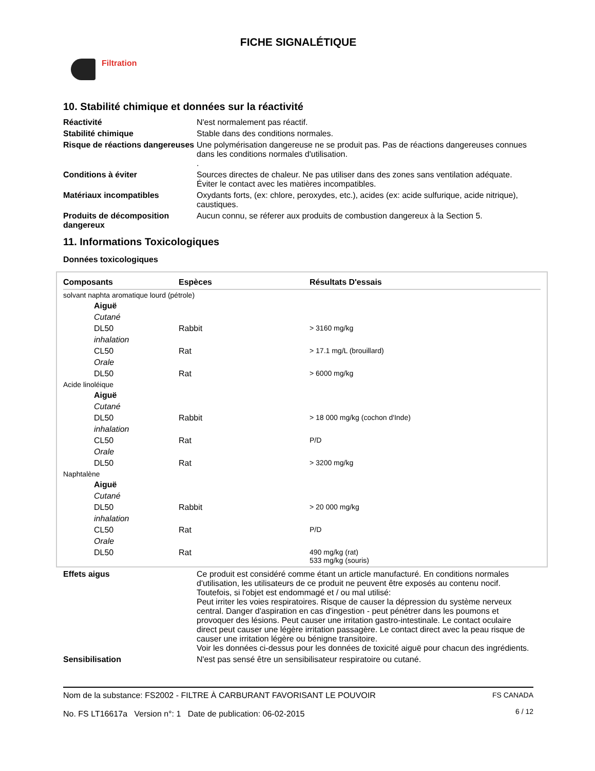FICHE SIGNALÉTIQUE
Filtration
10. Stabilité chimique et données sur la réactivité
Réactivité
N'est normalement pas réactif.
Stabilité chimique
Stable dans des conditions normales.
Risque de réactions dangereuses
Une polymérisation dangereuse ne se produit pas. Pas de réactions dangereuses connues dans les conditions normales d'utilisation.
.
Conditions à éviter
Sources directes de chaleur. Ne pas utiliser dans des zones sans ventilation adéquate. Éviter le contact avec les matières incompatibles.
Matériaux incompatibles
Oxydants forts, (ex: chlore, peroxydes, etc.), acides (ex: acide sulfurique, acide nitrique), caustiques.
Produits de décomposition dangereux
Aucun connu, se réferer aux produits de combustion dangereux à la Section 5.
11. Informations Toxicologiques
Données toxicologiques
| Composants | Espèces | Résultats D'essais |
| --- | --- | --- |
| solvant naphta aromatique lourd (pétrole) | | |
| Aiguë | | |
| Cutané | | |
| DL50 | Rabbit | > 3160 mg/kg |
| inhalation | | |
| CL50 | Rat | > 17.1 mg/L (brouillard) |
| Orale | | |
| DL50 | Rat | > 6000 mg/kg |
| Acide linoléique | | |
| Aiguë | | |
| Cutané | | |
| DL50 | Rabbit | > 18 000 mg/kg (cochon d'Inde) |
| inhalation | | |
| CL50 | Rat | P/D |
| Orale | | |
| DL50 | Rat | > 3200 mg/kg |
| Naphtalène | | |
| Aiguë | | |
| Cutané | | |
| DL50 | Rabbit | > 20 000 mg/kg |
| inhalation | | |
| CL50 | Rat | P/D |
| Orale | | |
| DL50 | Rat | 490 mg/kg (rat) 533 mg/kg (souris) |
Effets aigus
Ce produit est considéré comme étant un article manufacturé. En conditions normales d'utilisation, les utilisateurs de ce produit ne peuvent être exposés au contenu nocif. Toutefois, si l'objet est endommagé et / ou mal utilisé:
Peut irriter les voies respiratoires. Risque de causer la dépression du système nerveux central. Danger d'aspiration en cas d'ingestion - peut pénétrer dans les poumons et provoquer des lésions. Peut causer une irritation gastro-intestinale. Le contact oculaire direct peut causer une légère irritation passagère. Le contact direct avec la peau risque de causer une irritation légère ou bénigne transitoire.
Voir les données ci-dessus pour les données de toxicité aiguë pour chacun des ingrédients.
Sensibilisation
N'est pas sensé être un sensibilisateur respiratoire ou cutané.
Nom de la substance: FS2002 - FILTRE À CARBURANT FAVORISANT LE POUVOIR
No. FS LT16617a Version n°: 1 Date de publication: 06-02-2015
FS CANADA
6 / 12